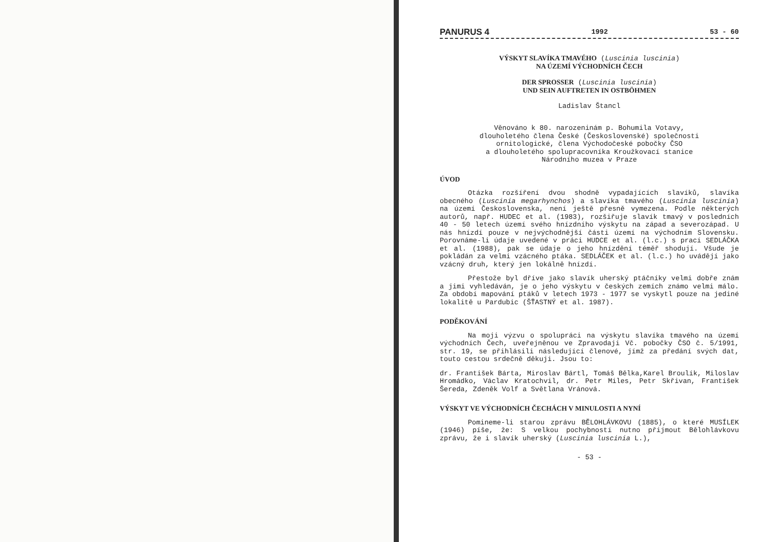PANURUS 4 1992 53 - 60
VÝSKYT SLAVÍKA TMAVÉHO (Luscinia luscinia)
NA ÚZEMÍ VÝCHODNÍCH ČECH
DER SPROSSER (Luscinia luscinia)
UND SEIN AUFTRETEN IN OSTBÖHMEN
Ladislav Štancl
Věnováno k 80. narozeninám p. Bohumila Votavy,
dlouholetého člena České (Československé) společnosti
ornitologické, člena Východočeské pobočky ČSO
a dlouholetého spolupracovníka Kroužkovací stanice
Národního muzea v Praze
ÚVOD
Otázka rozšíření dvou shodně vypadajících slavíků, slavíka obecného (Luscinia megarhynchos) a slavíka tmavého (Luscinia luscinia) na území Československa, není ještě přesně vymezena. Podle některých autorů, např. HUDEC et al. (1983), rozšiřuje slavík tmavý v posledních 40 - 50 letech území svého hnízdního výskytu na západ a severozápad. U nás hnízdí pouze v nejvýchodnější části území na východním Slovensku. Porovnáme-li údaje uvedené v práci HUDCE et al. (l.c.) s prací SEDLÁČKA et al. (1988), pak se údaje o jeho hnízdění téměř shodují. Všude je pokládán za velmi vzácného ptáka. SEDLÁČEK et al. (l.c.) ho uvádějí jako vzácný druh, který jen lokálně hnízdí.
Přestože byl dříve jako slavík uherský ptáčníky velmi dobře znám a jimi vyhledáván, je o jeho výskytu v českých zemích známo velmi málo. Za období mapování ptáků v letech 1973 - 1977 se vyskytl pouze na jediné lokalitě u Pardubic (ŠŤASTNÝ et al. 1987).
PODĚKOVÁNÍ
Na moji výzvu o spolupráci na výskytu slavíka tmavého na území východních Čech, uveřejněnou ve Zpravodaji Vč. pobočky ČSO č. 5/1991, str. 19, se přihlásili následující členové, jímž za předání svých dat, touto cestou srdečně děkuji. Jsou to:
dr. František Bárta, Miroslav Bártl, Tomáš Bělka,Karel Broulík, Miloslav Hromádko, Václav Kratochvil, dr. Petr Miles, Petr Skřivan, František Šereda, Zdeněk Volf a Světlana Vránová.
VÝSKYT VE VÝCHODNÍCH ČECHÁCH V MINULOSTI A NYNÍ
Pomineme-li starou zprávu BĚLOHLÁVKOVU (1885), o které MUSÍLEK (1946) píše, že: S velkou pochybností nutno přijmout Bělohlávkovu zprávu, že i slavík uherský (Luscinia luscinia L.),
- 53 -